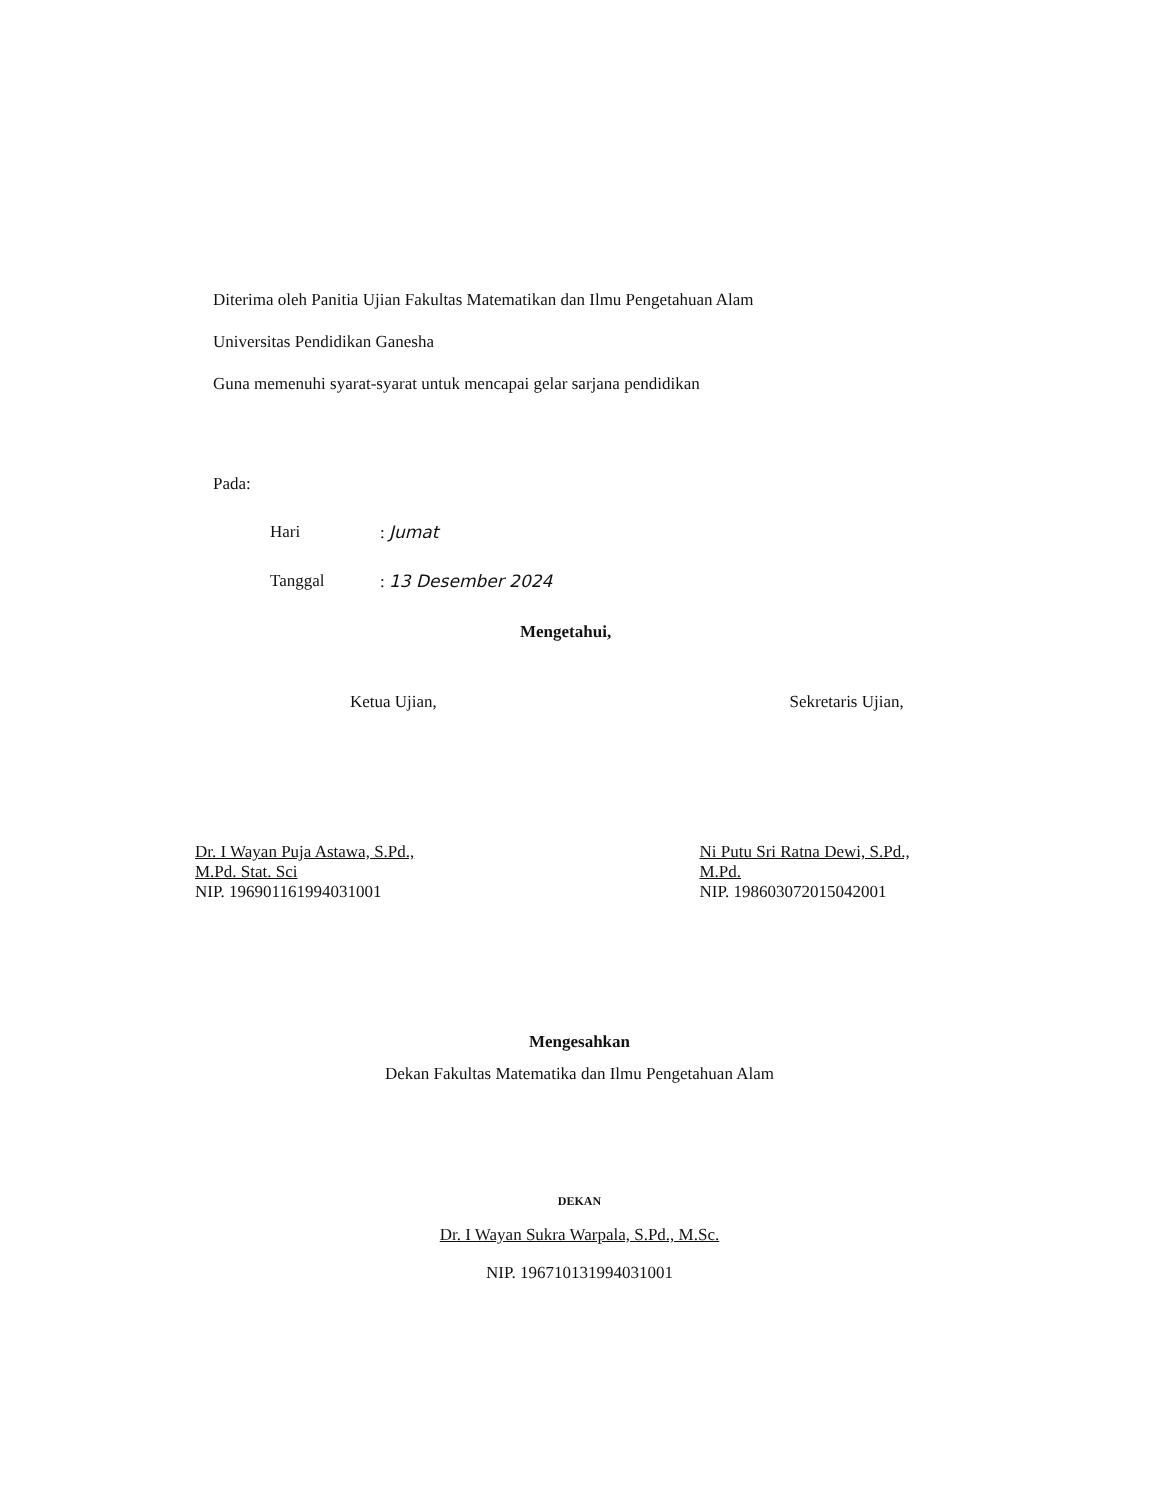Diterima oleh Panitia Ujian Fakultas Matematikan dan Ilmu Pengetahuan Alam
Universitas Pendidikan Ganesha
Guna memenuhi syarat-syarat untuk mencapai gelar sarjana pendidikan
Pada:
Hari: Jumat
Tanggal: 13 Desember 2024
Mengetahui,
Ketua Ujian,
Dr. I Wayan Puja Astawa, S.Pd., M.Pd. Stat. Sci
NIP. 196901161994031001
Sekretaris Ujian,
Ni Putu Sri Ratna Dewi, S.Pd., M.Pd.
NIP. 198603072015042001
Mengesahkan
Dekan Fakultas Matematika dan Ilmu Pengetahuan Alam
DEKAN
Dr. I Wayan Sukra Warpala, S.Pd., M.Sc.
NIP. 196710131994031001